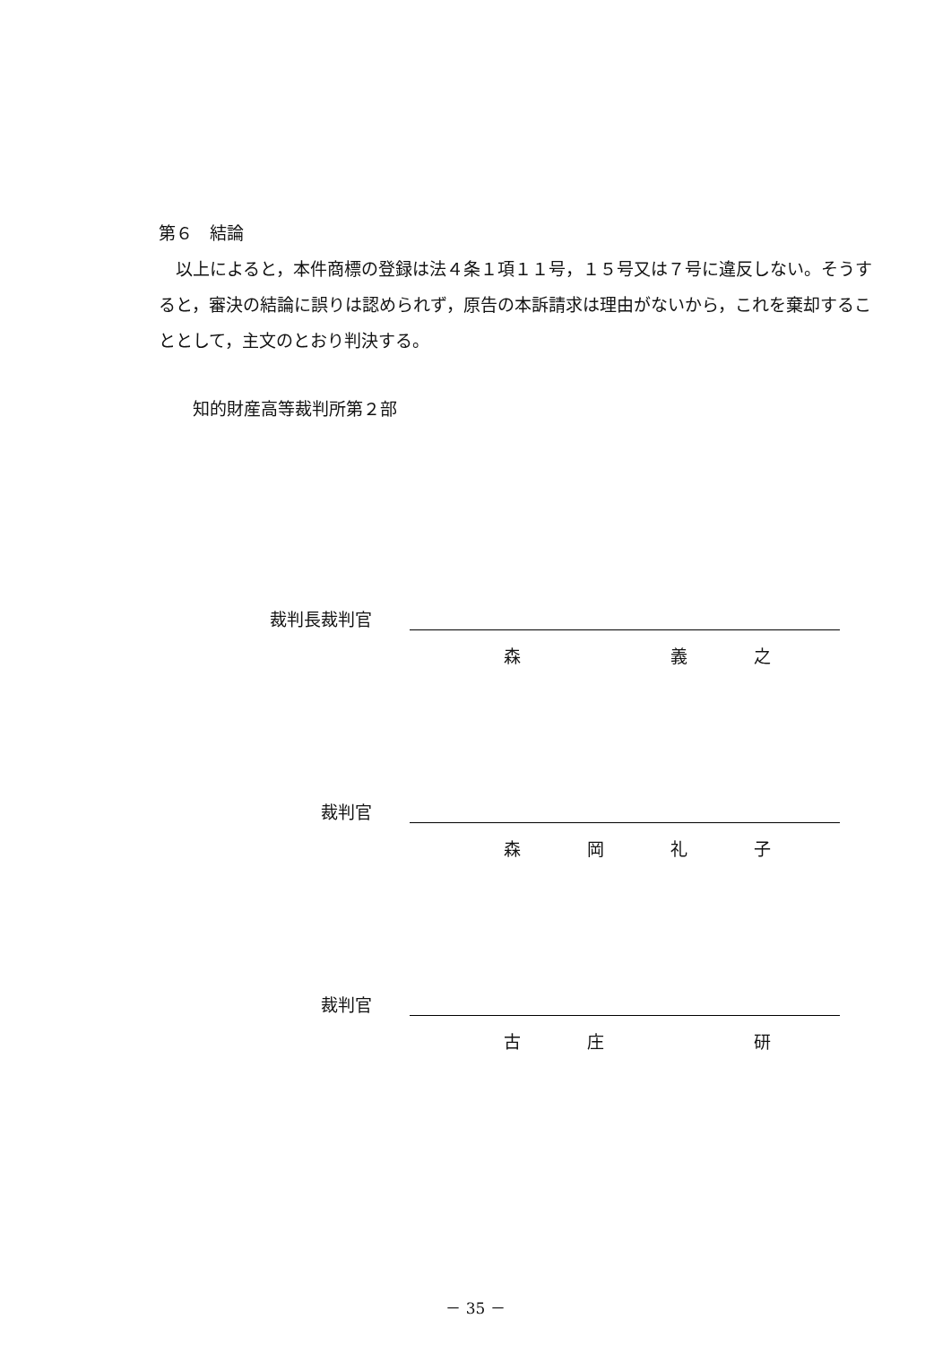第６　結論
　以上によると，本件商標の登録は法４条１項１１号，１５号又は７号に違反しない。そうすると，審決の結論に誤りは認められず，原告の本訴請求は理由がないから，これを棄却することとして，主文のとおり判決する。
　　知的財産高等裁判所第２部
裁判長裁判官
森 義之
裁判官
森岡礼子
裁判官
古庄 研
－ 35 －